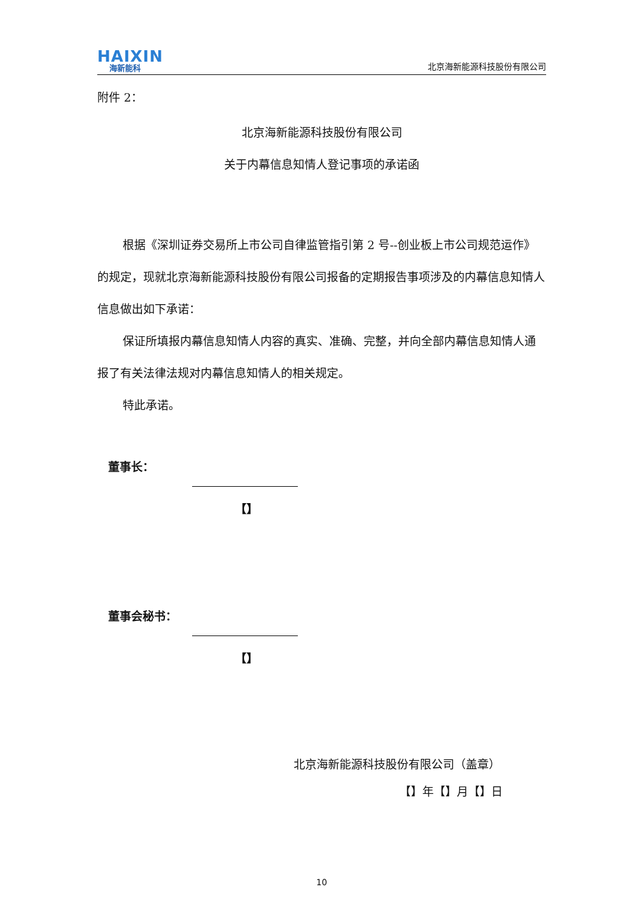HAIXIN
海新能科
北京海新能源科技股份有限公司
附件 2：
北京海新能源科技股份有限公司
关于内幕信息知情人登记事项的承诺函
根据《深圳证券交易所上市公司自律监管指引第 2 号--创业板上市公司规范运作》的规定，现就北京海新能源科技股份有限公司报备的定期报告事项涉及的内幕信息知情人信息做出如下承诺：
保证所填报内幕信息知情人内容的真实、准确、完整，并向全部内幕信息知情人通报了有关法律法规对内幕信息知情人的相关规定。
特此承诺。
董事长：
【】
董事会秘书：
【】
北京海新能源科技股份有限公司（盖章）
【】年【】月【】日
10